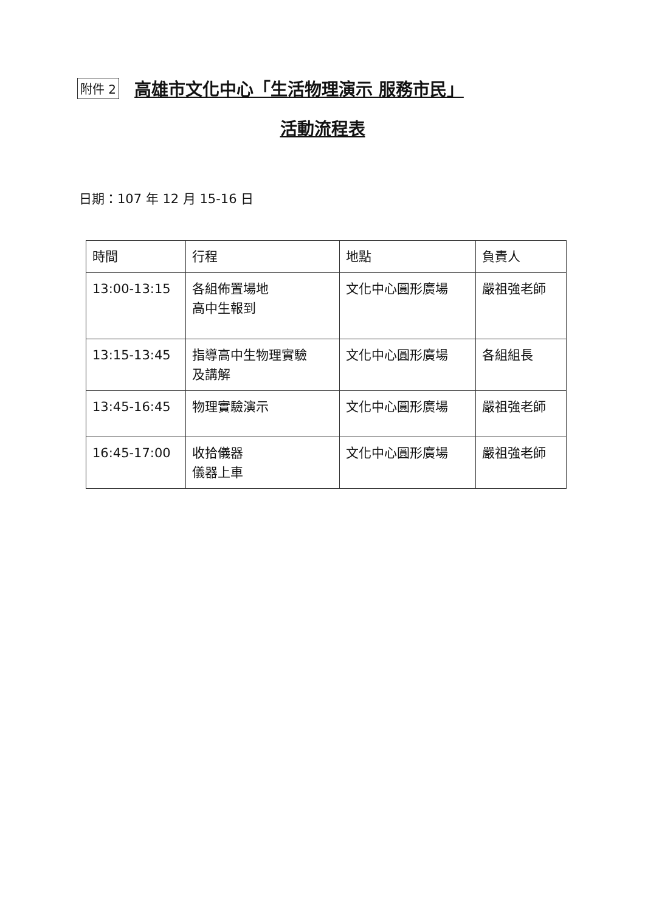附件 2 高雄市文化中心「生活物理演示 服務市民」
活動流程表
日期：107 年 12 月 15-16 日
| 時間 | 行程 | 地點 | 負責人 |
| 13:00-13:15 | 各組佈置場地 高中生報到 | 文化中心圓形廣場 | 嚴祖強老師 |
| 13:15-13:45 | 指導高中生物理實驗 及講解 | 文化中心圓形廣場 | 各組組長 |
| 13:45-16:45 | 物理實驗演示 | 文化中心圓形廣場 | 嚴祖強老師 |
| 16:45-17:00 | 收拾儀器 儀器上車 | 文化中心圓形廣場 | 嚴祖強老師 |